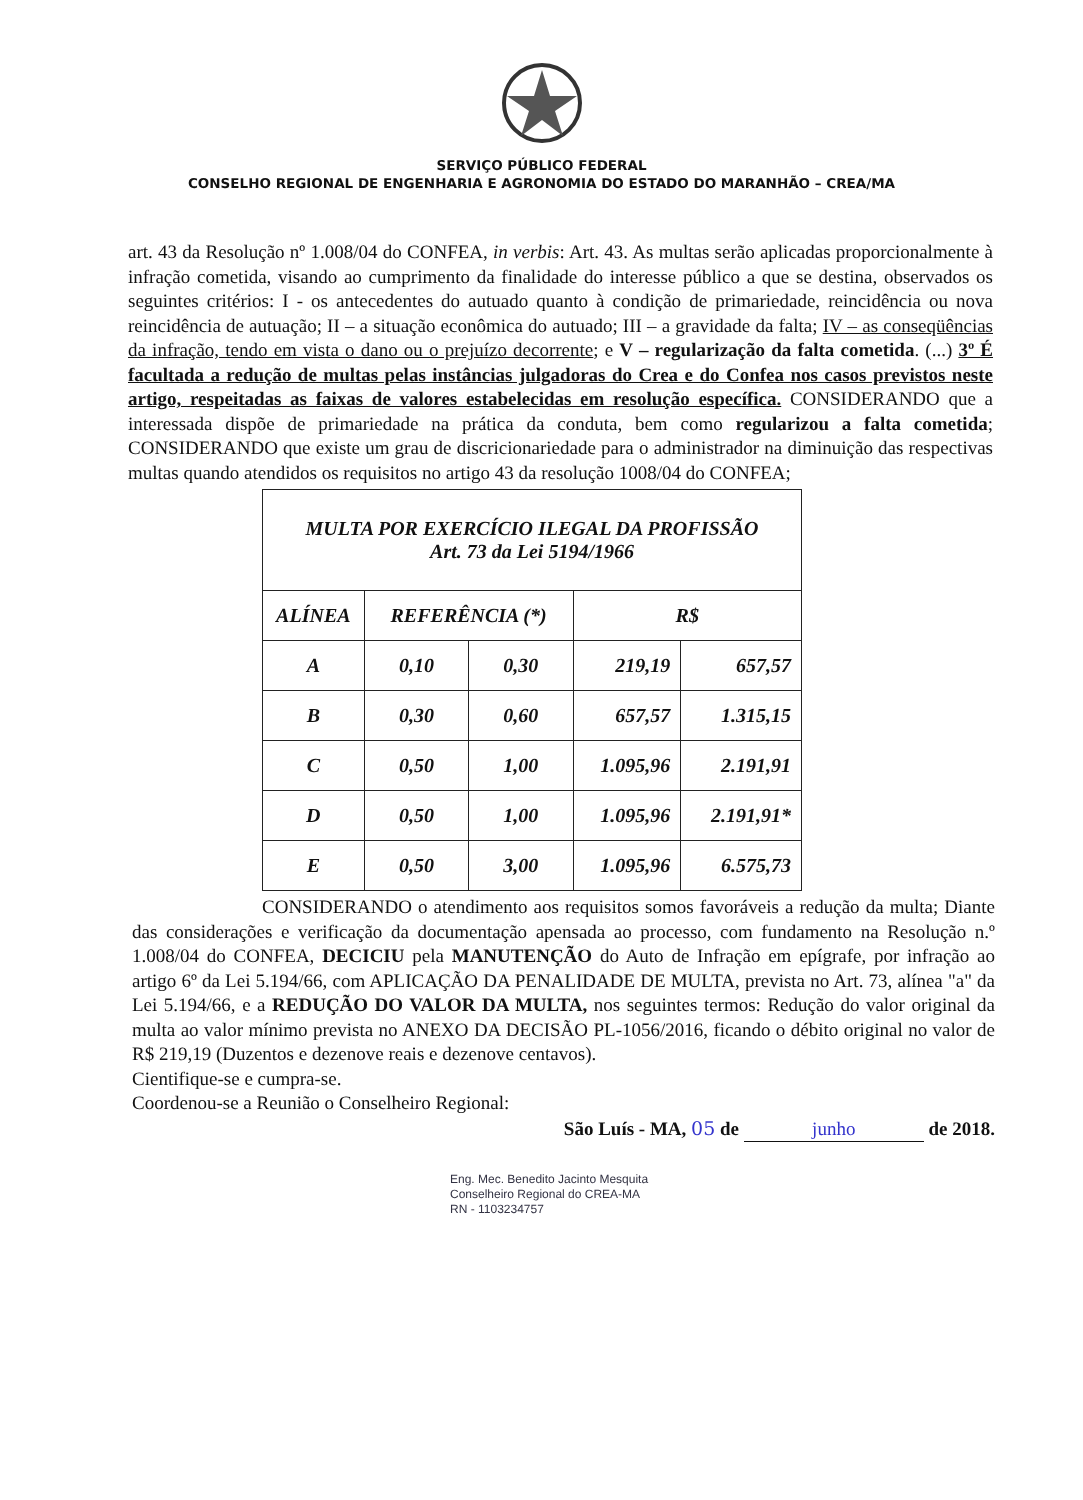SERVIÇO PÚBLICO FEDERAL
CONSELHO REGIONAL DE ENGENHARIA E AGRONOMIA DO ESTADO DO MARANHÃO – CREA/MA
art. 43 da Resolução nº 1.008/04 do CONFEA, in verbis: Art. 43. As multas serão aplicadas proporcionalmente à infração cometida, visando ao cumprimento da finalidade do interesse público a que se destina, observados os seguintes critérios: I - os antecedentes do autuado quanto à condição de primariedade, reincidência ou nova reincidência de autuação; II – a situação econômica do autuado; III – a gravidade da falta; IV – as conseqüências da infração, tendo em vista o dano ou o prejuízo decorrente; e V – regularização da falta cometida. (...) 3º É facultada a redução de multas pelas instâncias julgadoras do Crea e do Confea nos casos previstos neste artigo, respeitadas as faixas de valores estabelecidas em resolução específica. CONSIDERANDO que a interessada dispõe de primariedade na prática da conduta, bem como regularizou a falta cometida; CONSIDERANDO que existe um grau de discricionariedade para o administrador na diminuição das respectivas multas quando atendidos os requisitos no artigo 43 da resolução 1008/04 do CONFEA;
| MULTA POR EXERCÍCIO ILEGAL DA PROFISSÃO Art. 73 da Lei 5194/1966 | | | | |
| --- | --- | --- | --- | --- |
| ALÍNEA | REFERÊNCIA (*) | | R$ | |
| A | 0,10 | 0,30 | 219,19 | 657,57 |
| B | 0,30 | 0,60 | 657,57 | 1.315,15 |
| C | 0,50 | 1,00 | 1.095,96 | 2.191,91 |
| D | 0,50 | 1,00 | 1.095,96 | 2.191,91* |
| E | 0,50 | 3,00 | 1.095,96 | 6.575,73 |
CONSIDERANDO o atendimento aos requisitos somos favoráveis a redução da multa; Diante das considerações e verificação da documentação apensada ao processo, com fundamento na Resolução n.º 1.008/04 do CONFEA, DECICIU pela MANUTENÇÃO do Auto de Infração em epígrafe, por infração ao artigo 6º da Lei 5.194/66, com APLICAÇÃO DA PENALIDADE DE MULTA, prevista no Art. 73, alínea "a" da Lei 5.194/66, e a REDUÇÃO DO VALOR DA MULTA, nos seguintes termos: Redução do valor original da multa ao valor mínimo prevista no ANEXO DA DECISÃO PL-1056/2016, ficando o débito original no valor de R$ 219,19 (Duzentos e dezenove reais e dezenove centavos).
Cientifique-se e cumpra-se.
Coordenou-se a Reunião o Conselheiro Regional:
São Luís - MA, 05 de junho de 2018.
Eng. Mec. Benedito Jacinto Mesquita
Conselheiro Regional do CREA-MA
RN - 1103234757